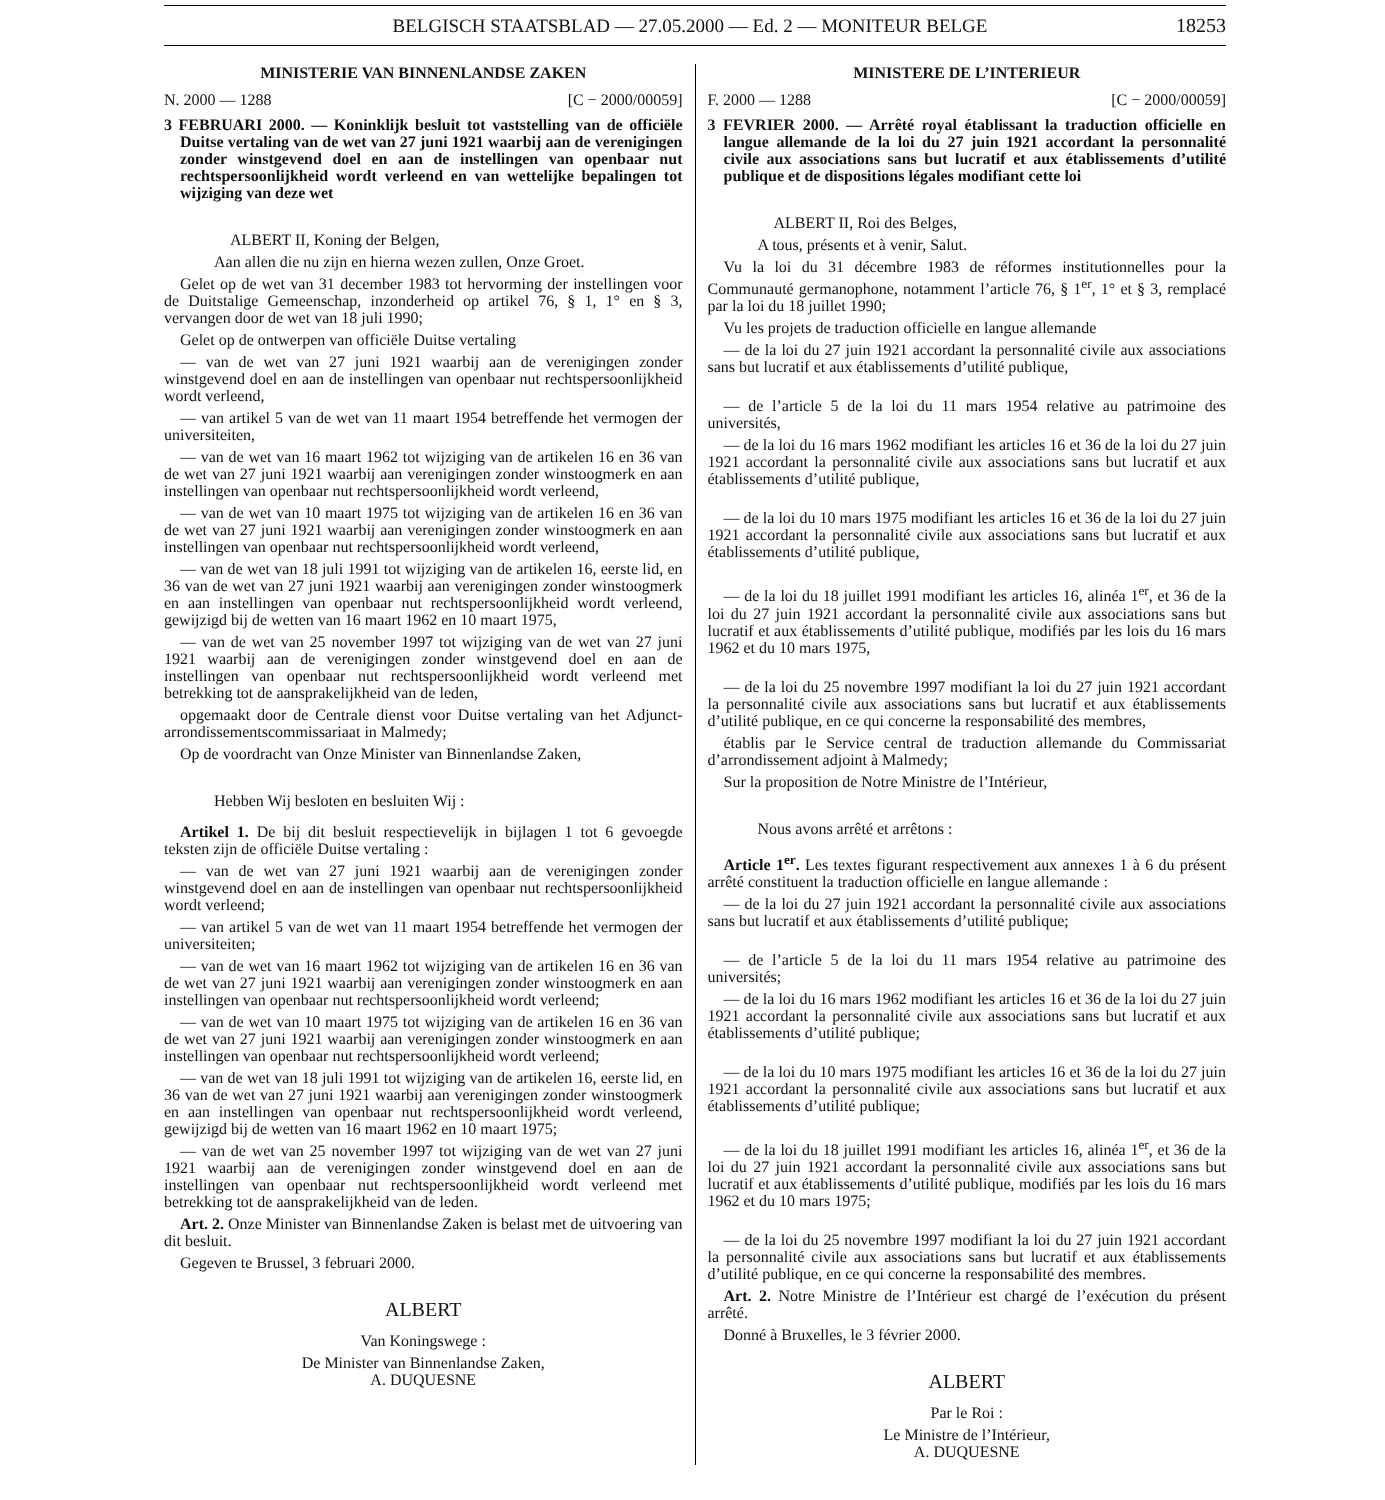BELGISCH STAATSBLAD — 27.05.2000 — Ed. 2 — MONITEUR BELGE 18253
MINISTERIE VAN BINNENLANDSE ZAKEN
N. 2000 — 1288 [C − 2000/00059]
3 FEBRUARI 2000. — Koninklijk besluit tot vaststelling van de officiële Duitse vertaling van de wet van 27 juni 1921 waarbij aan de verenigingen zonder winstgevend doel en aan de instellingen van openbaar nut rechtspersoonlijkheid wordt verleend en van wettelijke bepalingen tot wijziging van deze wet
ALBERT II, Koning der Belgen,
Aan allen die nu zijn en hierna wezen zullen, Onze Groet.
Gelet op de wet van 31 december 1983 tot hervorming der instellingen voor de Duitstalige Gemeenschap, inzonderheid op artikel 76, § 1, 1° en § 3, vervangen door de wet van 18 juli 1990;
Gelet op de ontwerpen van officiële Duitse vertaling
— van de wet van 27 juni 1921 waarbij aan de verenigingen zonder winstgevend doel en aan de instellingen van openbaar nut rechtspersoonlijkheid wordt verleend,
— van artikel 5 van de wet van 11 maart 1954 betreffende het vermogen der universiteiten,
— van de wet van 16 maart 1962 tot wijziging van de artikelen 16 en 36 van de wet van 27 juni 1921 waarbij aan verenigingen zonder winstoogmerk en aan instellingen van openbaar nut rechtspersoonlijkheid wordt verleend,
— van de wet van 10 maart 1975 tot wijziging van de artikelen 16 en 36 van de wet van 27 juni 1921 waarbij aan verenigingen zonder winstoogmerk en aan instellingen van openbaar nut rechtspersoonlijkheid wordt verleend,
— van de wet van 18 juli 1991 tot wijziging van de artikelen 16, eerste lid, en 36 van de wet van 27 juni 1921 waarbij aan verenigingen zonder winstoogmerk en aan instellingen van openbaar nut rechtspersoonlijkheid wordt verleend, gewijzigd bij de wetten van 16 maart 1962 en 10 maart 1975,
— van de wet van 25 november 1997 tot wijziging van de wet van 27 juni 1921 waarbij aan de verenigingen zonder winstgevend doel en aan de instellingen van openbaar nut rechtspersoonlijkheid wordt verleend met betrekking tot de aansprakelijkheid van de leden,
opgemaakt door de Centrale dienst voor Duitse vertaling van het Adjunct-arrondissementscommissariaat in Malmedy;
Op de voordracht van Onze Minister van Binnenlandse Zaken,
Hebben Wij besloten en besluiten Wij :
Artikel 1. De bij dit besluit respectievelijk in bijlagen 1 tot 6 gevoegde teksten zijn de officiële Duitse vertaling :
— van de wet van 27 juni 1921 waarbij aan de verenigingen zonder winstgevend doel en aan de instellingen van openbaar nut rechtspersoonlijkheid wordt verleend;
— van artikel 5 van de wet van 11 maart 1954 betreffende het vermogen der universiteiten;
— van de wet van 16 maart 1962 tot wijziging van de artikelen 16 en 36 van de wet van 27 juni 1921 waarbij aan verenigingen zonder winstoogmerk en aan instellingen van openbaar nut rechtspersoonlijkheid wordt verleend;
— van de wet van 10 maart 1975 tot wijziging van de artikelen 16 en 36 van de wet van 27 juni 1921 waarbij aan verenigingen zonder winstoogmerk en aan instellingen van openbaar nut rechtspersoonlijkheid wordt verleend;
— van de wet van 18 juli 1991 tot wijziging van de artikelen 16, eerste lid, en 36 van de wet van 27 juni 1921 waarbij aan verenigingen zonder winstoogmerk en aan instellingen van openbaar nut rechtspersoonlijkheid wordt verleend, gewijzigd bij de wetten van 16 maart 1962 en 10 maart 1975;
— van de wet van 25 november 1997 tot wijziging van de wet van 27 juni 1921 waarbij aan de verenigingen zonder winstgevend doel en aan de instellingen van openbaar nut rechtspersoonlijkheid wordt verleend met betrekking tot de aansprakelijkheid van de leden.
Art. 2. Onze Minister van Binnenlandse Zaken is belast met de uitvoering van dit besluit.
Gegeven te Brussel, 3 februari 2000.
ALBERT
Van Koningswege :
De Minister van Binnenlandse Zaken,
A. DUQUESNE
MINISTERE DE L’INTERIEUR
F. 2000 — 1288 [C − 2000/00059]
3 FEVRIER 2000. — Arrêté royal établissant la traduction officielle en langue allemande de la loi du 27 juin 1921 accordant la personnalité civile aux associations sans but lucratif et aux établissements d’utilité publique et de dispositions légales modifiant cette loi
ALBERT II, Roi des Belges,
A tous, présents et à venir, Salut.
Vu la loi du 31 décembre 1983 de réformes institutionnelles pour la Communauté germanophone, notamment l’article 76, § 1<sup>er</sup>, 1° et § 3, remplacé par la loi du 18 juillet 1990;
Vu les projets de traduction officielle en langue allemande
— de la loi du 27 juin 1921 accordant la personnalité civile aux associations sans but lucratif et aux établissements d’utilité publique,
— de l’article 5 de la loi du 11 mars 1954 relative au patrimoine des universités,
— de la loi du 16 mars 1962 modifiant les articles 16 et 36 de la loi du 27 juin 1921 accordant la personnalité civile aux associations sans but lucratif et aux établissements d’utilité publique,
— de la loi du 10 mars 1975 modifiant les articles 16 et 36 de la loi du 27 juin 1921 accordant la personnalité civile aux associations sans but lucratif et aux établissements d’utilité publique,
— de la loi du 18 juillet 1991 modifiant les articles 16, alinéa 1<sup>er</sup>, et 36 de la loi du 27 juin 1921 accordant la personnalité civile aux associations sans but lucratif et aux établissements d’utilité publique, modifiés par les lois du 16 mars 1962 et du 10 mars 1975,
— de la loi du 25 novembre 1997 modifiant la loi du 27 juin 1921 accordant la personnalité civile aux associations sans but lucratif et aux établissements d’utilité publique, en ce qui concerne la responsabilité des membres,
établis par le Service central de traduction allemande du Commissariat d’arrondissement adjoint à Malmedy;
Sur la proposition de Notre Ministre de l’Intérieur,
Nous avons arrêté et arrêtons :
Article 1<sup>er</sup>. Les textes figurant respectivement aux annexes 1 à 6 du présent arrêté constituent la traduction officielle en langue allemande :
— de la loi du 27 juin 1921 accordant la personnalité civile aux associations sans but lucratif et aux établissements d’utilité publique;
— de l’article 5 de la loi du 11 mars 1954 relative au patrimoine des universités;
— de la loi du 16 mars 1962 modifiant les articles 16 et 36 de la loi du 27 juin 1921 accordant la personnalité civile aux associations sans but lucratif et aux établissements d’utilité publique;
— de la loi du 10 mars 1975 modifiant les articles 16 et 36 de la loi du 27 juin 1921 accordant la personnalité civile aux associations sans but lucratif et aux établissements d’utilité publique;
— de la loi du 18 juillet 1991 modifiant les articles 16, alinéa 1<sup>er</sup>, et 36 de la loi du 27 juin 1921 accordant la personnalité civile aux associations sans but lucratif et aux établissements d’utilité publique, modifiés par les lois du 16 mars 1962 et du 10 mars 1975;
— de la loi du 25 novembre 1997 modifiant la loi du 27 juin 1921 accordant la personnalité civile aux associations sans but lucratif et aux établissements d’utilité publique, en ce qui concerne la responsabilité des membres.
Art. 2. Notre Ministre de l’Intérieur est chargé de l’exécution du présent arrêté.
Donné à Bruxelles, le 3 février 2000.
ALBERT
Par le Roi :
Le Ministre de l’Intérieur,
A. DUQUESNE